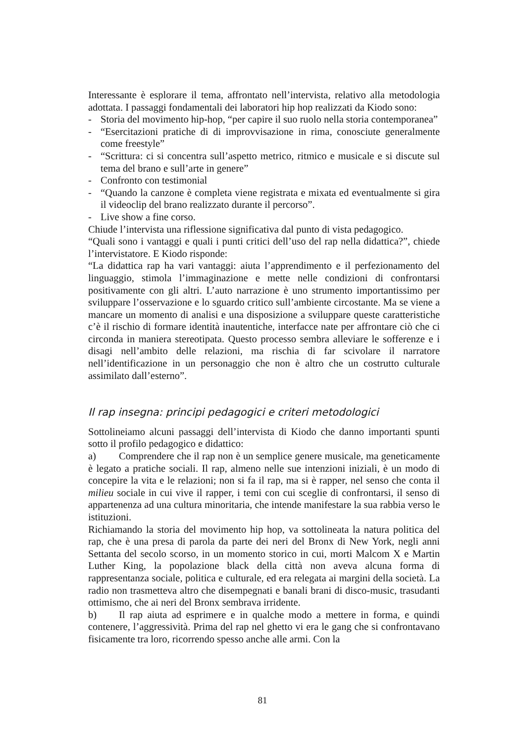Interessante è esplorare il tema, affrontato nell’intervista, relativo alla metodologia adottata. I passaggi fondamentali dei laboratori hip hop realizzati da Kiodo sono:
- Storia del movimento hip-hop, “per capire il suo ruolo nella storia contemporanea”
- “Esercitazioni pratiche di di improvvisazione in rima, conosciute generalmente come freestyle”
- “Scrittura: ci si concentra sull’aspetto metrico, ritmico e musicale e si discute sul tema del brano e sull’arte in genere”
- Confronto con testimonial
- “Quando la canzone è completa viene registrata e mixata ed eventualmente si gira il videoclip del brano realizzato durante il percorso”.
- Live show a fine corso.
Chiude l’intervista una riflessione significativa dal punto di vista pedagogico.
“Quali sono i vantaggi e quali i punti critici dell’uso del rap nella didattica?”, chiede l’intervistatore. E Kiodo risponde:
“La didattica rap ha vari vantaggi: aiuta l’apprendimento e il perfezionamento del linguaggio, stimola l’immaginazione e mette nelle condizioni di confrontarsi positivamente con gli altri. L’auto narrazione è uno strumento importantissimo per sviluppare l’osservazione e lo sguardo critico sull’ambiente circostante. Ma se viene a mancare un momento di analisi e una disposizione a sviluppare queste caratteristiche c’è il rischio di formare identità inautentiche, interfacce nate per affrontare ciò che ci circonda in maniera stereotipata. Questo processo sembra alleviare le sofferenze e i disagi nell’ambito delle relazioni, ma rischia di far scivolare il narratore nell’identificazione in un personaggio che non è altro che un costrutto culturale assimilato dall’esterno”.
Il rap insegna: principi pedagogici e criteri metodologici
Sottolineiamo alcuni passaggi dell’intervista di Kiodo che danno importanti spunti sotto il profilo pedagogico e didattico:
a) Comprendere che il rap non è un semplice genere musicale, ma geneticamente è legato a pratiche sociali. Il rap, almeno nelle sue intenzioni iniziali, è un modo di concepire la vita e le relazioni; non si fa il rap, ma si è rapper, nel senso che conta il milieu sociale in cui vive il rapper, i temi con cui sceglie di confrontarsi, il senso di appartenenza ad una cultura minoritaria, che intende manifestare la sua rabbia verso le istituzioni.
Richiamando la storia del movimento hip hop, va sottolineata la natura politica del rap, che è una presa di parola da parte dei neri del Bronx di New York, negli anni Settanta del secolo scorso, in un momento storico in cui, morti Malcom X e Martin Luther King, la popolazione black della città non aveva alcuna forma di rappresentanza sociale, politica e culturale, ed era relegata ai margini della società. La radio non trasmetteva altro che disempegnati e banali brani di disco-music, trasudanti ottimismo, che ai neri del Bronx sembrava irridente.
b) Il rap aiuta ad esprimere e in qualche modo a mettere in forma, e quindi contenere, l’aggressività. Prima del rap nel ghetto vi era le gang che si confrontavano fisicamente tra loro, ricorrendo spesso anche alle armi. Con la
81